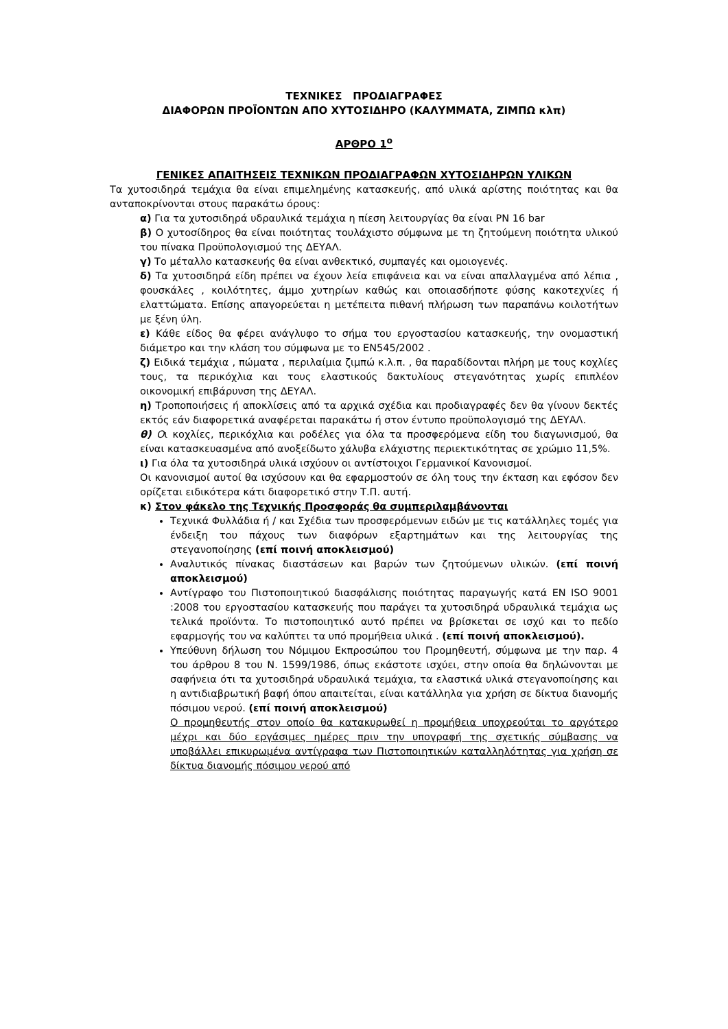ΤΕΧΝΙΚΕΣ ΠΡΟΔΙΑΓΡΑΦΕΣ
ΔΙΑΦΟΡΩΝ ΠΡΟΪΟΝΤΩΝ ΑΠΟ ΧΥΤΟΣΙΔΗΡΟ (ΚΑΛΥΜΜΑΤΑ, ΖΙΜΠΩ κλπ)
ΑΡΘΡΟ 1<sup>ο</sup>
ΓΕΝΙΚΕΣ ΑΠΑΙΤΗΣΕΙΣ ΤΕΧΝΙΚΩΝ ΠΡΟΔΙΑΓΡΑΦΩΝ ΧΥΤΟΣΙΔΗΡΩΝ ΥΛΙΚΩΝ
Τα χυτοσιδηρά τεμάχια θα είναι επιμελημένης κατασκευής, από υλικά αρίστης ποιότητας και θα ανταποκρίνονται στους παρακάτω όρους:
α) Για τα χυτοσιδηρά υδραυλικά τεμάχια η πίεση λειτουργίας θα είναι PN 16 bar
β) Ο χυτοσίδηρος θα είναι ποιότητας τουλάχιστο σύμφωνα με τη ζητούμενη ποιότητα υλικού του πίνακα Προϋπολογισμού της ΔΕΥΑΛ.
γ) Το μέταλλο κατασκευής θα είναι ανθεκτικό, συμπαγές και ομοιογενές.
δ) Τα χυτοσιδηρά είδη πρέπει να έχουν λεία επιφάνεια και να είναι απαλλαγμένα από λέπια , φουσκάλες , κοιλότητες, άμμο χυτηρίων καθώς και οποιασδήποτε φύσης κακοτεχνίες ή ελαττώματα. Επίσης απαγορεύεται η μετέπειτα πιθανή πλήρωση των παραπάνω κοιλοτήτων με ξένη ύλη.
ε) Κάθε είδος θα φέρει ανάγλυφο το σήμα του εργοστασίου κατασκευής, την ονομαστική διάμετρο και την κλάση του σύμφωνα με το ΕΝ545/2002 .
ζ) Ειδικά τεμάχια , πώματα , περιλαίμια ζιμπώ κ.λ.π. , θα παραδίδονται πλήρη με τους κοχλίες τους, τα περικόχλια και τους ελαστικούς δακτυλίους στεγανότητας χωρίς επιπλέον οικονομική επιβάρυνση της ΔΕΥΑΛ.
η) Τροποποιήσεις ή αποκλίσεις από τα αρχικά σχέδια και προδιαγραφές δεν θα γίνουν δεκτές εκτός εάν διαφορετικά αναφέρεται παρακάτω ή στον έντυπο προϋπολογισμό της ΔΕΥΑΛ.
θ) Οι κοχλίες, περικόχλια και ροδέλες για όλα τα προσφερόμενα είδη του διαγωνισμού, θα είναι κατασκευασμένα από ανοξείδωτο χάλυβα ελάχιστης περιεκτικότητας σε χρώμιο 11,5%.
ι) Για όλα τα χυτοσιδηρά υλικά ισχύουν οι αντίστοιχοι Γερμανικοί Κανονισμοί.
Οι κανονισμοί αυτοί θα ισχύσουν και θα εφαρμοστούν σε όλη τους την έκταση και εφόσον δεν ορίζεται ειδικότερα κάτι διαφορετικό στην Τ.Π. αυτή.
κ) Στον φάκελο της Τεχνικής Προσφοράς θα συμπεριλαμβάνονται
Τεχνικά Φυλλάδια ή / και Σχέδια των προσφερόμενων ειδών με τις κατάλληλες τομές για ένδειξη του πάχους των διαφόρων εξαρτημάτων και της λειτουργίας της στεγανοποίησης (επί ποινή αποκλεισμού)
Αναλυτικός πίνακας διαστάσεων και βαρών των ζητούμενων υλικών. (επί ποινή αποκλεισμού)
Αντίγραφο του Πιστοποιητικού διασφάλισης ποιότητας παραγωγής κατά ΕΝ ISO 9001 :2008 του εργοστασίου κατασκευής που παράγει τα χυτοσιδηρά υδραυλικά τεμάχια ως τελικά προϊόντα. Το πιστοποιητικό αυτό πρέπει να βρίσκεται σε ισχύ και το πεδίο εφαρμογής του να καλύπτει τα υπό προμήθεια υλικά . (επί ποινή αποκλεισμού).
Υπεύθυνη δήλωση του Νόμιμου Εκπροσώπου του Προμηθευτή, σύμφωνα με την παρ. 4 του άρθρου 8 του Ν. 1599/1986, όπως εκάστοτε ισχύει, στην οποία θα δηλώνονται με σαφήνεια ότι τα χυτοσιδηρά υδραυλικά τεμάχια, τα ελαστικά υλικά στεγανοποίησης και η αντιδιαβρωτική βαφή όπου απαιτείται, είναι κατάλληλα για χρήση σε δίκτυα διανομής πόσιμου νερού. (επί ποινή αποκλεισμού)
Ο προμηθευτής στον οποίο θα κατακυρωθεί η προμήθεια υποχρεούται το αργότερο μέχρι και δύο εργάσιμες ημέρες πριν την υπογραφή της σχετικής σύμβασης να υποβάλλει επικυρωμένα αντίγραφα των Πιστοποιητικών καταλληλότητας για χρήση σε δίκτυα διανομής πόσιμου νερού από